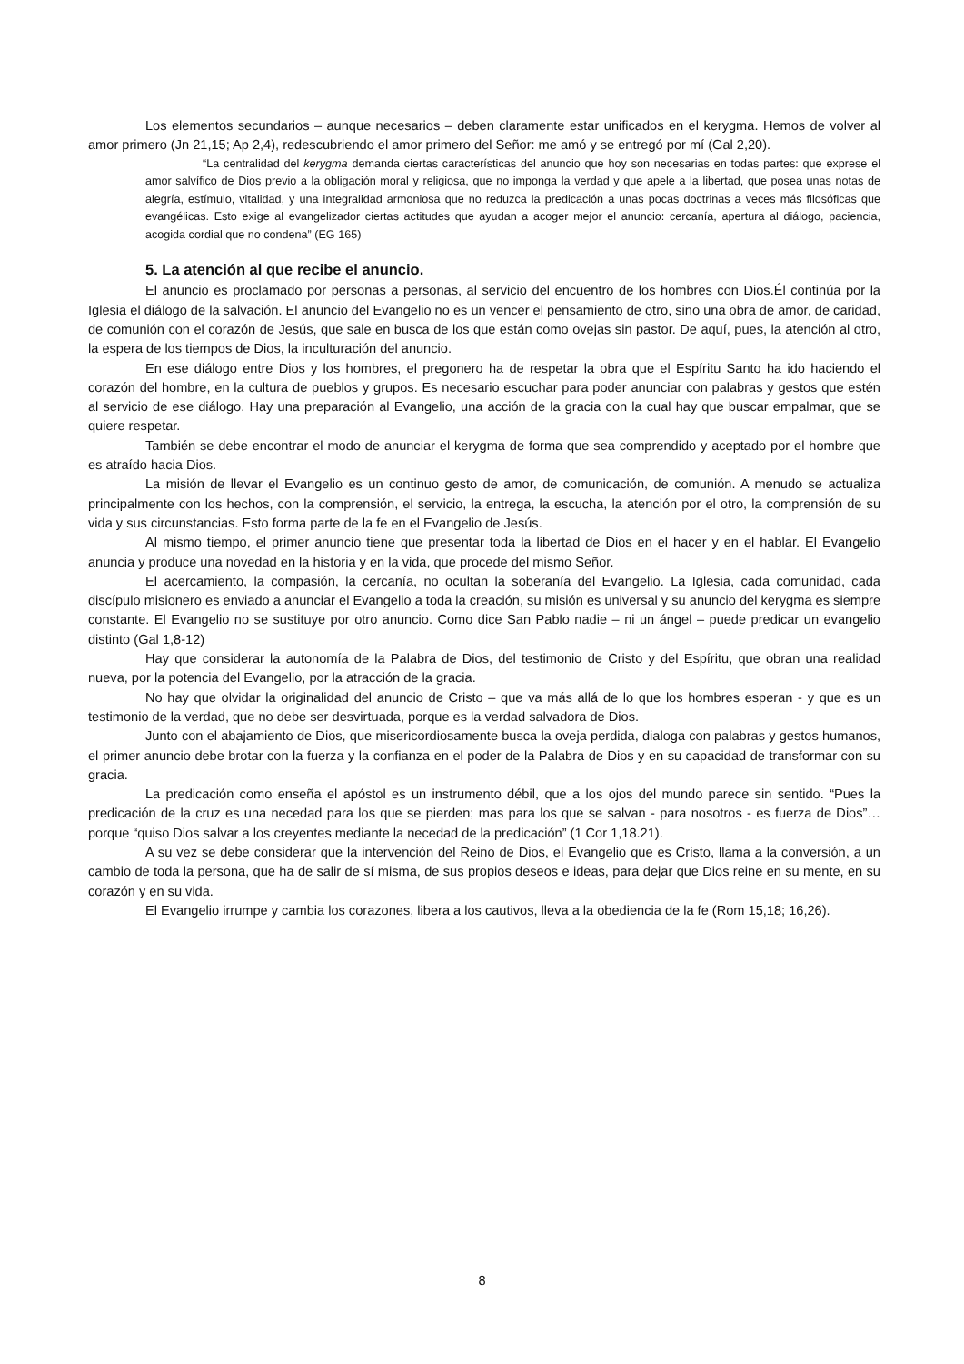Los elementos secundarios – aunque necesarios – deben claramente estar unificados en el kerygma. Hemos de volver al amor primero (Jn 21,15; Ap 2,4), redescubriendo el amor primero del Señor: me amó y se entregó por mí (Gal 2,20).
“La centralidad del kerygma demanda ciertas características del anuncio que hoy son necesarias en todas partes: que exprese el amor salvífico de Dios previo a la obligación moral y religiosa, que no imponga la verdad y que apele a la libertad, que posea unas notas de alegría, estímulo, vitalidad, y una integralidad armoniosa que no reduzca la predicación a unas pocas doctrinas a veces más filosóficas que evangélicas. Esto exige al evangelizador ciertas actitudes que ayudan a acoger mejor el anuncio: cercanía, apertura al diálogo, paciencia, acogida cordial que no condena” (EG 165)
5. La atención al que recibe el anuncio.
El anuncio es proclamado por personas a personas, al servicio del encuentro de los hombres con Dios.Él continúa por la Iglesia el diálogo de la salvación. El anuncio del Evangelio no es un vencer el pensamiento de otro, sino una obra de amor, de caridad, de comunión con el corazón de Jesús, que sale en busca de los que están como ovejas sin pastor. De aquí, pues, la atención al otro, la espera de los tiempos de Dios, la inculturación del anuncio.
En ese diálogo entre Dios y los hombres, el pregonero ha de respetar la obra que el Espíritu Santo ha ido haciendo el corazón del hombre, en la cultura de pueblos y grupos. Es necesario escuchar para poder anunciar con palabras y gestos que estén al servicio de ese diálogo. Hay una preparación al Evangelio, una acción de la gracia con la cual hay que buscar empalmar, que se quiere respetar.
También se debe encontrar el modo de anunciar el kerygma de forma que sea comprendido y aceptado por el hombre que es atraído hacia Dios.
La misión de llevar el Evangelio es un continuo gesto de amor, de comunicación, de comunión. A menudo se actualiza principalmente con los hechos, con la comprensión, el servicio, la entrega, la escucha, la atención por el otro, la comprensión de su vida y sus circunstancias. Esto forma parte de la fe en el Evangelio de Jesús.
Al mismo tiempo, el primer anuncio tiene que presentar toda la libertad de Dios en el hacer y en el hablar. El Evangelio anuncia y produce una novedad en la historia y en la vida, que procede del mismo Señor.
El acercamiento, la compasión, la cercanía, no ocultan la soberanía del Evangelio. La Iglesia, cada comunidad, cada discípulo misionero es enviado a anunciar el Evangelio a toda la creación, su misión es universal y su anuncio del kerygma es siempre constante. El Evangelio no se sustituye por otro anuncio. Como dice San Pablo nadie – ni un ángel – puede predicar un evangelio distinto (Gal 1,8-12)
Hay que considerar la autonomía de la Palabra de Dios, del testimonio de Cristo y del Espíritu, que obran una realidad nueva, por la potencia del Evangelio, por la atracción de la gracia.
No hay que olvidar la originalidad del anuncio de Cristo – que va más allá de lo que los hombres esperan - y que es un testimonio de la verdad, que no debe ser desvirtuada, porque es la verdad salvadora de Dios.
Junto con el abajamiento de Dios, que misericordiosamente busca la oveja perdida, dialoga con palabras y gestos humanos, el primer anuncio debe brotar con la fuerza y la confianza en el poder de la Palabra de Dios y en su capacidad de transformar con su gracia.
La predicación como enseña el apóstol es un instrumento débil, que a los ojos del mundo parece sin sentido. “Pues la predicación de la cruz es una necedad para los que se pierden; mas para los que se salvan - para nosotros - es fuerza de Dios”… porque “quiso Dios salvar a los creyentes mediante la necedad de la predicación” (1 Cor 1,18.21).
A su vez se debe considerar que la intervención del Reino de Dios, el Evangelio que es Cristo, llama a la conversión, a un cambio de toda la persona, que ha de salir de sí misma, de sus propios deseos e ideas, para dejar que Dios reine en su mente, en su corazón y en su vida.
El Evangelio irrumpe y cambia los corazones, libera a los cautivos, lleva a la obediencia de la fe (Rom 15,18; 16,26).
8